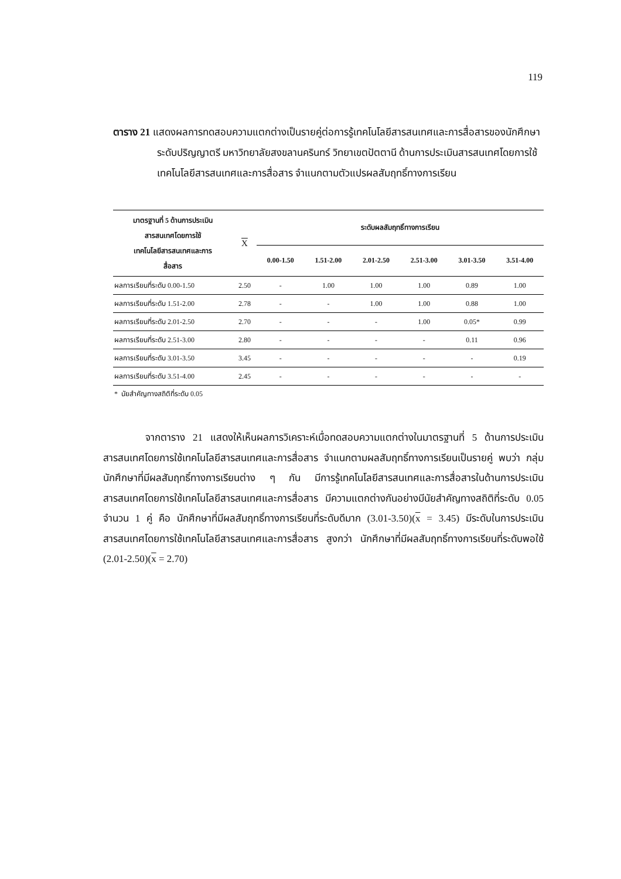119
ตาราง 21 แสดงผลการทดสอบความแตกต่างเป็นรายคู่ต่อการรู้เทคโนโลยีสารสนเทศและการสื่อสารของนักศึกษาระดับปริญญาตรี มหาวิทยาลัยสงขลานครินทร์ วิทยาเขตปัตตานี ด้านการประเมินสารสนเทศโดยการใช้เทคโนโลยีสารสนเทศและการสื่อสาร จำแนกตามตัวแปรผลสัมฤทธิ์ทางการเรียน
| มาตรฐานที่ 5 ด้านการประเมิน สารสนเทศโดยการใช้ เทคโนโลยีสารสนเทศและการ สื่อสาร | X | ระดับผลสัมฤทธิ์ทางการเรียน | | | | | |
| --- | --- | --- | --- | --- | --- | --- | --- |
| | | 0.00-1.50 | 1.51-2.00 | 2.01-2.50 | 2.51-3.00 | 3.01-3.50 | 3.51-4.00 |
| ผลการเรียนที่ระดับ 0.00-1.50 | 2.50 | - | 1.00 | 1.00 | 1.00 | 0.89 | 1.00 |
| ผลการเรียนที่ระดับ 1.51-2.00 | 2.78 | - | - | 1.00 | 1.00 | 0.88 | 1.00 |
| ผลการเรียนที่ระดับ 2.01-2.50 | 2.70 | - | - | - | 1.00 | 0.05* | 0.99 |
| ผลการเรียนที่ระดับ 2.51-3.00 | 2.80 | - | - | - | - | 0.11 | 0.96 |
| ผลการเรียนที่ระดับ 3.01-3.50 | 3.45 | - | - | - | - | - | 0.19 |
| ผลการเรียนที่ระดับ 3.51-4.00 | 2.45 | - | - | - | - | - | - |
* นัยสำคัญทางสถิติที่ระดับ 0.05
จากตาราง 21 แสดงให้เห็นผลการวิเคราะห์เมื่อทดสอบความแตกต่างในมาตรฐานที่ 5 ด้านการประเมินสารสนเทศโดยการใช้เทคโนโลยีสารสนเทศและการสื่อสาร จำแนกตามผลสัมฤทธิ์ทางการเรียนเป็นรายคู่ พบว่า กลุ่มนักศึกษาที่มีผลสัมฤทธิ์ทางการเรียนต่าง ๆ กัน มีการรู้เทคโนโลยีสารสนเทศและการสื่อสารในด้านการประเมินสารสนเทศโดยการใช้เทคโนโลยีสารสนเทศและการสื่อสาร มีความแตกต่างกันอย่างมีนัยสำคัญทางสถิติที่ระดับ 0.05 จำนวน 1 คู่ คือ นักศึกษาที่มีผลสัมฤทธิ์ทางการเรียนที่ระดับดีมาก (3.01-3.50)(x = 3.45) มีระดับในการประเมินสารสนเทศโดยการใช้เทคโนโลยีสารสนเทศและการสื่อสาร สูงกว่า นักศึกษาที่มีผลสัมฤทธิ์ทางการเรียนที่ระดับพอใช้ (2.01-2.50)(x = 2.70)